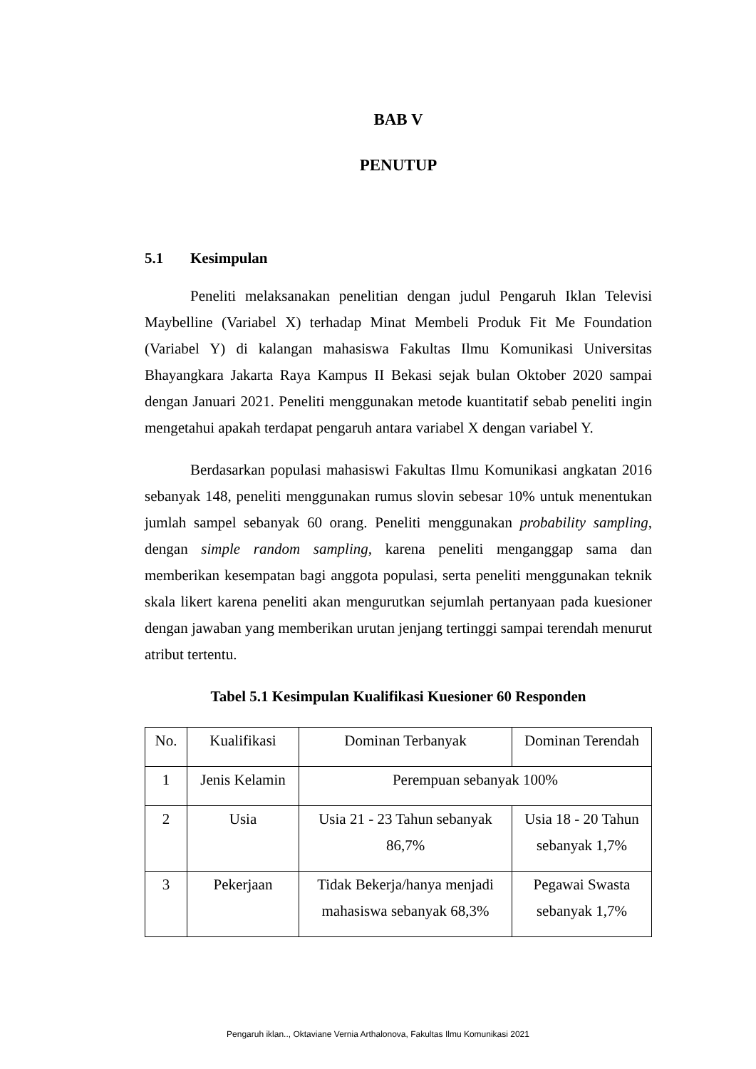BAB V
PENUTUP
5.1 Kesimpulan
Peneliti melaksanakan penelitian dengan judul Pengaruh Iklan Televisi Maybelline (Variabel X) terhadap Minat Membeli Produk Fit Me Foundation (Variabel Y) di kalangan mahasiswa Fakultas Ilmu Komunikasi Universitas Bhayangkara Jakarta Raya Kampus II Bekasi sejak bulan Oktober 2020 sampai dengan Januari 2021. Peneliti menggunakan metode kuantitatif sebab peneliti ingin mengetahui apakah terdapat pengaruh antara variabel X dengan variabel Y.
Berdasarkan populasi mahasiswi Fakultas Ilmu Komunikasi angkatan 2016 sebanyak 148, peneliti menggunakan rumus slovin sebesar 10% untuk menentukan jumlah sampel sebanyak 60 orang. Peneliti menggunakan probability sampling, dengan simple random sampling, karena peneliti menganggap sama dan memberikan kesempatan bagi anggota populasi, serta peneliti menggunakan teknik skala likert karena peneliti akan mengurutkan sejumlah pertanyaan pada kuesioner dengan jawaban yang memberikan urutan jenjang tertinggi sampai terendah menurut atribut tertentu.
Tabel 5.1 Kesimpulan Kualifikasi Kuesioner 60 Responden
| No. | Kualifikasi | Dominan Terbanyak | Dominan Terendah |
| 1 | Jenis Kelamin | Perempuan sebanyak 100% | |
| 2 | Usia | Usia 21 - 23 Tahun sebanyak 86,7% | Usia 18 - 20 Tahun sebanyak 1,7% |
| 3 | Pekerjaan | Tidak Bekerja/hanya menjadi mahasiswa sebanyak 68,3% | Pegawai Swasta sebanyak 1,7% |
Pengaruh iklan.., Oktaviane Vernia Arthalonova, Fakultas Ilmu Komunikasi 2021